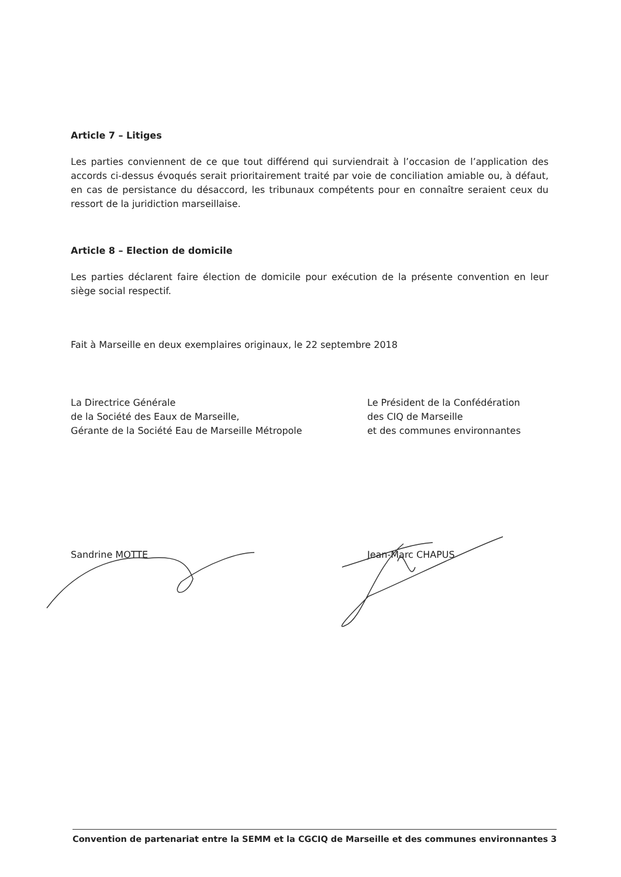Article 7 – Litiges
Les parties conviennent de ce que tout différend qui surviendrait à l’occasion de l’application des accords ci-dessus évoqués serait prioritairement traité par voie de conciliation amiable ou, à défaut, en cas de persistance du désaccord, les tribunaux compétents pour en connaître seraient ceux du ressort de la juridiction marseillaise.
Article 8 – Election de domicile
Les parties déclarent faire élection de domicile pour exécution de la présente convention en leur siège social respectif.
Fait à Marseille en deux exemplaires originaux, le 22 septembre 2018
La Directrice Générale
de la Société des Eaux de Marseille,
Gérante de la Société Eau de Marseille Métropole
Le Président de la Confédération
des CIQ de Marseille
et des communes environnantes
Sandrine MOTTE Jean-Marc CHAPUS
Convention de partenariat entre la SEMM et la CGCIQ de Marseille et des communes environnantes 3